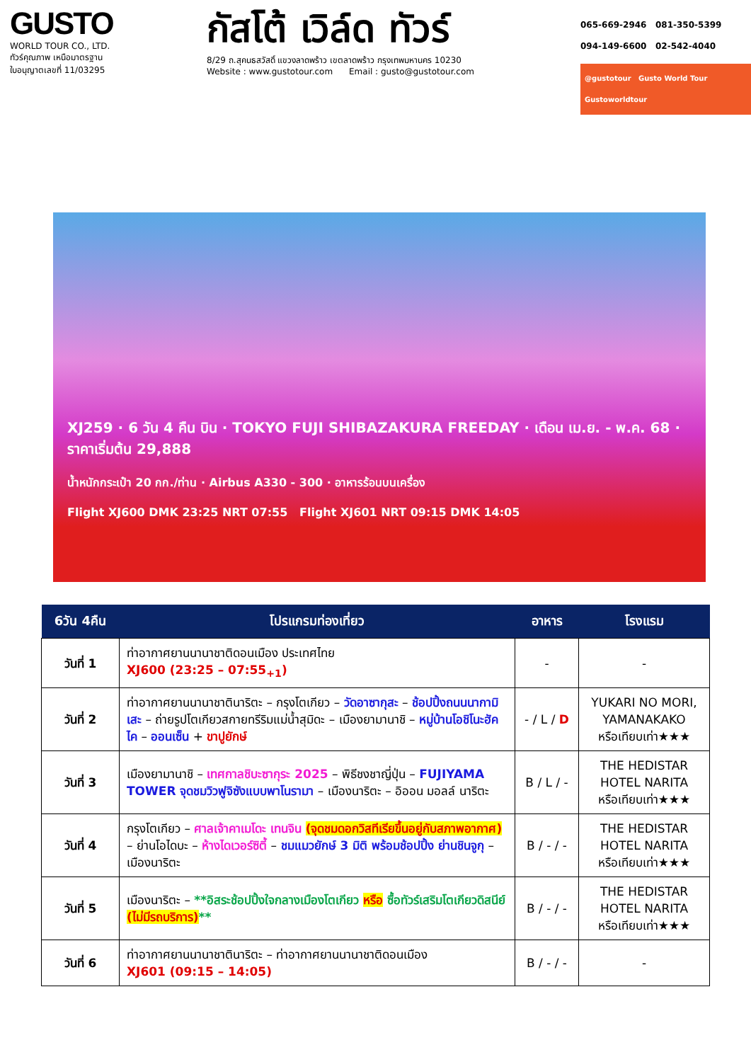GUSTO
WORLD TOUR CO., LTD.
ทัวร์คุณภาพ เหนือมาตรฐาน
ใบอนุญาตเลขที่ 11/03295
กัสโต้ เวิล์ด ทัวร์
8/29 ถ.สุคนธสวัสดิ์ แขวงลาดพร้าว เขตลาดพร้าว กรุงเทพมหานคร 10230
Website : www.gustotour.com Email : gusto@gustotour.com
065-669-2946 081-350-5399
094-149-6600 02-542-4040
@gustotour Gusto World Tour Gustoworldtour
XJ259 · 6 วัน 4 คืน บิน · TOKYO FUJI SHIBAZAKURA FREEDAY · เดือน เม.ย. - พ.ค. 68 · ราคาเริ่มต้น 29,888
น้ำหนักกระเป๋า 20 กก./ท่าน · Airbus A330 - 300 · อาหารร้อนบนเครื่อง
Flight XJ600 DMK 23:25 NRT 07:55 Flight XJ601 NRT 09:15 DMK 14:05
| 6วัน 4คืน | โปรแกรมท่องเที่ยว | อาหาร | โรงแรม |
| --- | --- | --- | --- |
| วันที่ 1 | ท่าอากาศยานนานาชาติดอนเมือง ประเทศไทย XJ600 (23:25 – 07:55<sub>+1</sub>) | - | - |
| วันที่ 2 | ท่าอากาศยานนานาชาตินาริตะ – กรุงโตเกียว – วัดอาซากุสะ – ช้อปปิ้งถนนนากามิเสะ – ถ่ายรูปโตเกียวสกายทรีริมแม่น้ำสุมิดะ – เมืองยามานาชิ – หมู่บ้านโอชิโนะฮัคไค – ออนเซ็น + ขาปูยักษ์ | - / L / D | YUKARI NO MORI, YAMANAKAKO หรือเทียบเท่า★★★ |
| วันที่ 3 | เมืองยามานาชิ – เทศกาลชิบะซากุระ 2025 – พิธีชงชาญี่ปุ่น – FUJIYAMA TOWER จุดชมวิวฟูจิซังแบบพาโนรามา – เมืองนาริตะ – อิออน มอลล์ นาริตะ | B / L / - | THE HEDISTAR HOTEL NARITA หรือเทียบเท่า★★★ |
| วันที่ 4 | กรุงโตเกียว – ศาลเจ้าคาเมโดะ เทนจิน (จุดชมดอกวิสทีเรียขึ้นอยู่กับสภาพอากาศ) – ย่านโอไดบะ – ห้างไดเวอร์ซิตี้ – ชมแมวยักษ์ 3 มิติ พร้อมช้อปปิ้ง ย่านชินจูกุ – เมืองนาริตะ | B / - / - | THE HEDISTAR HOTEL NARITA หรือเทียบเท่า★★★ |
| วันที่ 5 | เมืองนาริตะ – **อิสระช้อปปิ้งใจกลางเมืองโตเกียว หรือ ซื้อทัวร์เสริมโตเกียวดิสนีย์ (ไม่มีรถบริการ) ** | B / - / - | THE HEDISTAR HOTEL NARITA หรือเทียบเท่า★★★ |
| วันที่ 6 | ท่าอากาศยานนานาชาตินาริตะ – ท่าอากาศยานนานาชาติดอนเมือง XJ601 (09:15 – 14:05) | B / - / - | - |